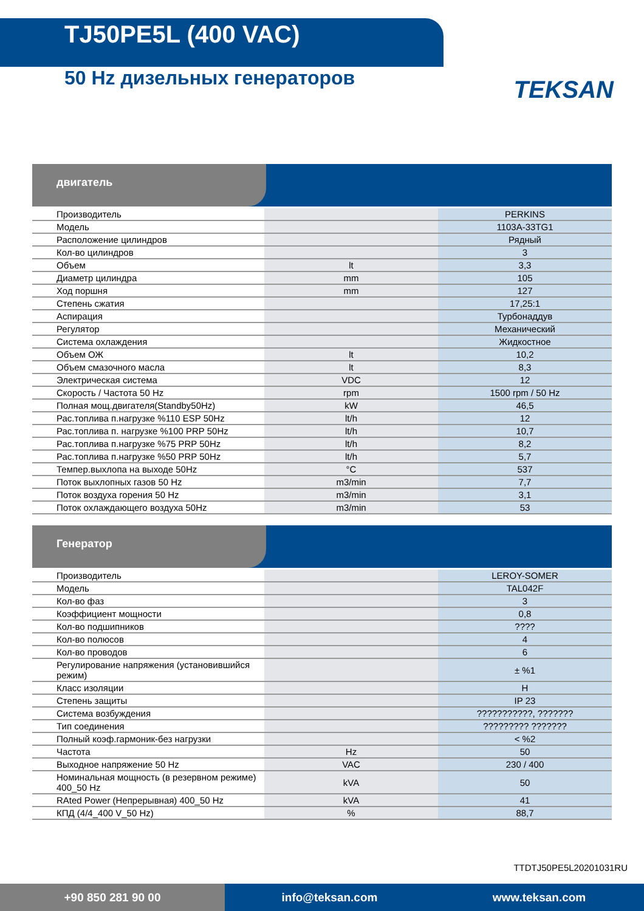TJ50PE5L (400 VAC)
50 Hz дизельных генераторов
TEKSAN
двигатель
| Производитель | | PERKINS |
| Модель | | 1103A-33TG1 |
| Расположение цилиндров | | Рядный |
| Кол-во цилиндров | | 3 |
| Объем | lt | 3,3 |
| Диаметр цилиндра | mm | 105 |
| Ход поршня | mm | 127 |
| Степень сжатия | | 17,25:1 |
| Аспирация | | Турбонаддув |
| Регулятор | | Механический |
| Система охлаждения | | Жидкостное |
| Объем ОЖ | lt | 10,2 |
| Объем смазочного масла | lt | 8,3 |
| Электрическая система | VDC | 12 |
| Скорость / Частота 50 Hz | rpm | 1500 rpm / 50 Hz |
| Полная мощ.двигателя(Standby50Hz) | kW | 46,5 |
| Рас.топлива п.нагрузке %110 ESP 50Hz | lt/h | 12 |
| Рас.топлива п. нагрузке %100 PRP 50Hz | lt/h | 10,7 |
| Рас.топлива п.нагрузке %75 PRP 50Hz | lt/h | 8,2 |
| Рас.топлива п.нагрузке %50 PRP 50Hz | lt/h | 5,7 |
| Темпер.выхлопа на выходе 50Hz | °C | 537 |
| Поток выхлопных газов 50 Hz | m3/min | 7,7 |
| Поток воздуха горения 50 Hz | m3/min | 3,1 |
| Поток охлаждающего воздуха 50Hz | m3/min | 53 |
Генератор
| Производитель | | LEROY-SOMER |
| Модель | | TAL042F |
| Кол-во фаз | | 3 |
| Коэффициент мощности | | 0,8 |
| Кол-во подшипников | | ???? |
| Кол-во полюсов | | 4 |
| Кол-во проводов | | 6 |
| Регулирование напряжения (установившийся режим) | | ± %1 |
| Класс изоляции | | H |
| Степень защиты | | IP 23 |
| Система возбуждения | | ???????????, ??????? |
| Тип соединения | | ????????? ??????? |
| Полный коэф.гармоник-без нагрузки | | < %2 |
| Частота | Hz | 50 |
| Выходное напряжение 50 Hz | VAC | 230 / 400 |
| Номинальная мощность (в резервном режиме) 400_50 Hz | kVA | 50 |
| RAted Power (Непрерывная) 400_50 Hz | kVA | 41 |
| КПД (4/4_400 V_50 Hz) | % | 88,7 |
TTDTJ50PE5L20201031RU
+90 850 281 90 00 info@teksan.com www.teksan.com